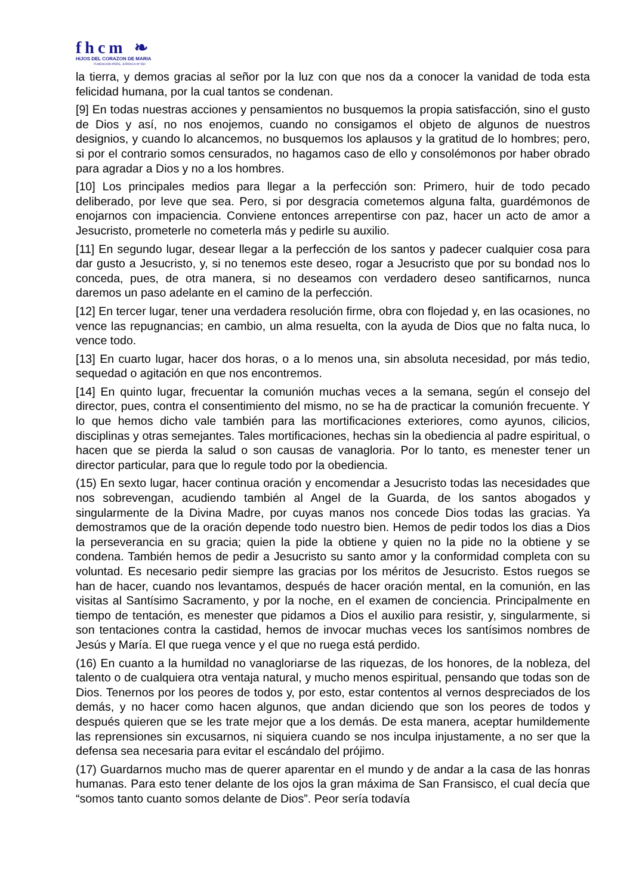fhcm ❧
HIJOS DEL CORAZON DE MARIA
FUNDACION PERS. JURIDICA Nº 550
la tierra, y demos gracias al señor por la luz con que nos da a conocer la vanidad de toda esta felicidad humana, por la cual tantos se condenan.
[9] En todas nuestras acciones y pensamientos no busquemos la propia satisfacción, sino el gusto de Dios y así, no nos enojemos, cuando no consigamos el objeto de algunos de nuestros designios, y cuando lo alcancemos, no busquemos los aplausos y la gratitud de lo hombres; pero, si por el contrario somos censurados, no hagamos caso de ello y consolémonos por haber obrado para agradar a Dios y no a los hombres.
[10] Los principales medios para llegar a la perfección son: Primero, huir de todo pecado deliberado, por leve que sea. Pero, si por desgracia cometemos alguna falta, guardémonos de enojarnos con impaciencia. Conviene entonces arrepentirse con paz, hacer un acto de amor a Jesucristo, prometerle no cometerla más y pedirle su auxilio.
[11] En segundo lugar, desear llegar a la perfección de los santos y padecer cualquier cosa para dar gusto a Jesucristo, y, si no tenemos este deseo, rogar a Jesucristo que por su bondad nos lo conceda, pues, de otra manera, si no deseamos con verdadero deseo santificarnos, nunca daremos un paso adelante en el camino de la perfección.
[12] En tercer lugar, tener una verdadera resolución firme, obra con flojedad y, en las ocasiones, no vence las repugnancias; en cambio, un alma resuelta, con la ayuda de Dios que no falta nuca, lo vence todo.
[13] En cuarto lugar, hacer dos horas, o a lo menos una, sin absoluta necesidad, por más tedio, sequedad o agitación en que nos encontremos.
[14] En quinto lugar, frecuentar la comunión muchas veces a la semana, según el consejo del director, pues, contra el consentimiento del mismo, no se ha de practicar la comunión frecuente. Y lo que hemos dicho vale también para las mortificaciones exteriores, como ayunos, cilicios, disciplinas y otras semejantes. Tales mortificaciones, hechas sin la obediencia al padre espiritual, o hacen que se pierda la salud o son causas de vanagloria. Por lo tanto, es menester tener un director particular, para que lo regule todo por la obediencia.
(15) En sexto lugar, hacer continua oración y encomendar a Jesucristo todas las necesidades que nos sobrevengan, acudiendo también al Angel de la Guarda, de los santos abogados y singularmente de la Divina Madre, por cuyas manos nos concede Dios todas las gracias. Ya demostramos que de la oración depende todo nuestro bien. Hemos de pedir todos los dias a Dios la perseverancia en su gracia; quien la pide la obtiene y quien no la pide no la obtiene y se condena. También hemos de pedir a Jesucristo su santo amor y la conformidad completa con su voluntad. Es necesario pedir siempre las gracias por los méritos de Jesucristo. Estos ruegos se han de hacer, cuando nos levantamos, después de hacer oración mental, en la comunión, en las visitas al Santísimo Sacramento, y por la noche, en el examen de conciencia. Principalmente en tiempo de tentación, es menester que pidamos a Dios el auxilio para resistir, y, singularmente, si son tentaciones contra la castidad, hemos de invocar muchas veces los santísimos nombres de Jesús y María. El que ruega vence y el que no ruega está perdido.
(16) En cuanto a la humildad no vanagloriarse de las riquezas, de los honores, de la nobleza, del talento o de cualquiera otra ventaja natural, y mucho menos espiritual, pensando que todas son de Dios. Tenernos por los peores de todos y, por esto, estar contentos al vernos despreciados de los demás, y no hacer como hacen algunos, que andan diciendo que son los peores de todos y después quieren que se les trate mejor que a los demás. De esta manera, aceptar humildemente las reprensiones sin excusarnos, ni siquiera cuando se nos inculpa injustamente, a no ser que la defensa sea necesaria para evitar el escándalo del prójimo.
(17) Guardarnos mucho mas de querer aparentar en el mundo y de andar a la casa de las honras humanas. Para esto tener delante de los ojos la gran máxima de San Fransisco, el cual decía que “somos tanto cuanto somos delante de Dios”. Peor sería todavía